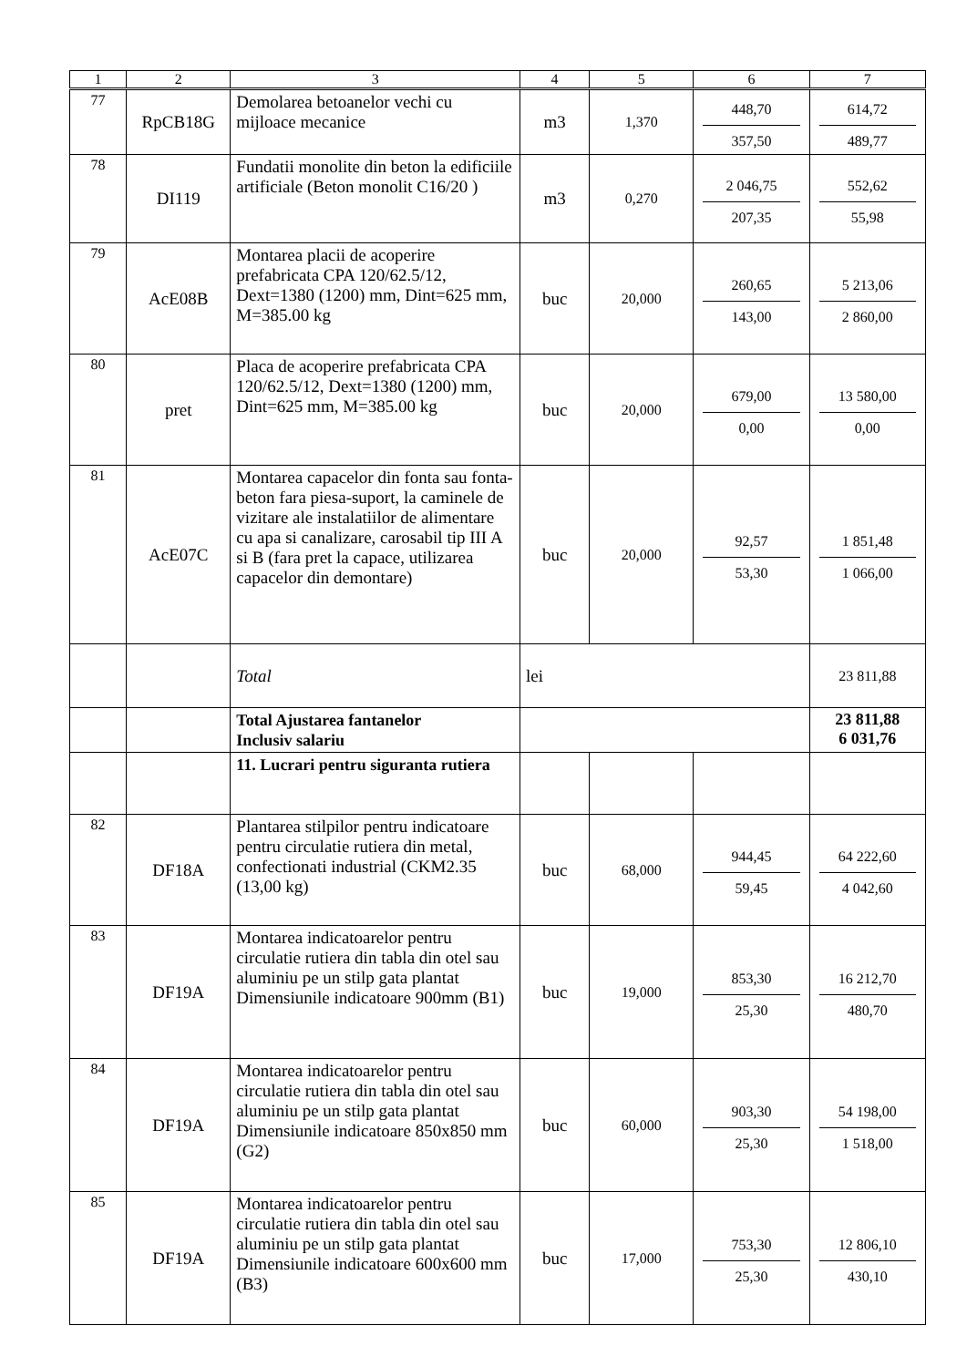| 1 | 2 | 3 | 4 | 5 | 6 | 7 |
| --- | --- | --- | --- | --- | --- | --- |
| 77 | RpCB18G | Demolarea betoanelor vechi cu mijloace mecanice | m3 | 1,370 | 448,70 357,50 | 614,72 489,77 |
| 78 | DI119 | Fundatii monolite din beton la edificiile artificiale (Beton monolit C16/20 ) | m3 | 0,270 | 2 046,75 207,35 | 552,62 55,98 |
| 79 | AcE08B | Montarea placii de acoperire prefabricata CPA 120/62.5/12, Dext=1380 (1200) mm, Dint=625 mm, M=385.00 kg | buc | 20,000 | 260,65 143,00 | 5 213,06 2 860,00 |
| 80 | pret | Placa de acoperire prefabricata CPA 120/62.5/12, Dext=1380 (1200) mm, Dint=625 mm, M=385.00 kg | buc | 20,000 | 679,00 0,00 | 13 580,00 0,00 |
| 81 | AcE07C | Montarea capacelor din fonta sau fonta-beton fara piesa-suport, la caminele de vizitare ale instalatiilor de alimentare cu apa si canalizare, carosabil tip III A si B (fara pret la capace, utilizarea capacelor din demontare) | buc | 20,000 | 92,57 53,30 | 1 851,48 1 066,00 |
| | | Total | lei | | | 23 811,88 |
| | | Total Ajustarea fantanelor Inclusiv salariu | | | | 23 811,88 6 031,76 |
| | | 11. Lucrari pentru siguranta rutiera | | | | |
| 82 | DF18A | Plantarea stilpilor pentru indicatoare pentru circulatie rutiera din metal, confectionati industrial (CKM2.35 (13,00 kg) | buc | 68,000 | 944,45 59,45 | 64 222,60 4 042,60 |
| 83 | DF19A | Montarea indicatoarelor pentru circulatie rutiera din tabla din otel sau aluminiu pe un stilp gata plantat Dimensiunile indicatoare 900mm (B1) | buc | 19,000 | 853,30 25,30 | 16 212,70 480,70 |
| 84 | DF19A | Montarea indicatoarelor pentru circulatie rutiera din tabla din otel sau aluminiu pe un stilp gata plantat Dimensiunile indicatoare 850x850 mm (G2) | buc | 60,000 | 903,30 25,30 | 54 198,00 1 518,00 |
| 85 | DF19A | Montarea indicatoarelor pentru circulatie rutiera din tabla din otel sau aluminiu pe un stilp gata plantat Dimensiunile indicatoare 600x600 mm (B3) | buc | 17,000 | 753,30 25,30 | 12 806,10 430,10 |